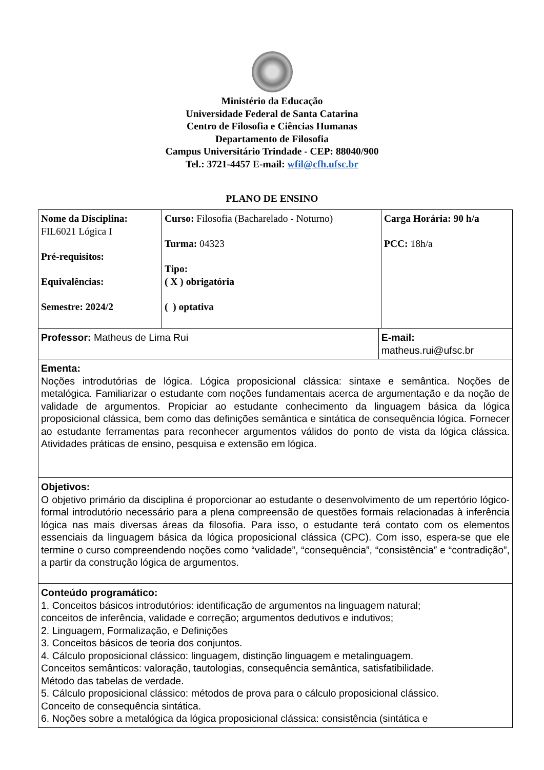Ministério da Educação
Universidade Federal de Santa Catarina
Centro de Filosofia e Ciências Humanas
Departamento de Filosofia
Campus Universitário Trindade - CEP: 88040/900
Tel.: 3721-4457 E-mail: wfil@cfh.ufsc.br
PLANO DE ENSINO
| Nome da Disciplina: FIL6021 Lógica I Pré-requisitos: Equivalências: Semestre: 2024/2 | Curso: Filosofia (Bacharelado - Noturno) Turma: 04323 Tipo: ( X ) obrigatória ( ) optativa | | Carga Horária: 90 h/a PCC: 18h/a |
| Professor: Matheus de Lima Rui | | E-mail: matheus.rui@ufsc.br | |
| Ementa: Noções introdutórias de lógica. Lógica proposicional clássica: sintaxe e semântica. Noções de metalógica. Familiarizar o estudante com noções fundamentais acerca de argumentação e da noção de validade de argumentos. Propiciar ao estudante conhecimento da linguagem básica da lógica proposicional clássica, bem como das definições semântica e sintática de consequência lógica. Fornecer ao estudante ferramentas para reconhecer argumentos válidos do ponto de vista da lógica clássica. Atividades práticas de ensino, pesquisa e extensão em lógica. | | | |
| Objetivos: O objetivo primário da disciplina é proporcionar ao estudante o desenvolvimento de um repertório lógico-formal introdutório necessário para a plena compreensão de questões formais relacionadas à inferência lógica nas mais diversas áreas da filosofia. Para isso, o estudante terá contato com os elementos essenciais da linguagem básica da lógica proposicional clássica (CPC). Com isso, espera-se que ele termine o curso compreendendo noções como “validade”, “consequência”, “consistência” e “contradição”, a partir da construção lógica de argumentos. | | | |
| Conteúdo programático: 1. Conceitos básicos introdutórios: identificação de argumentos na linguagem natural; conceitos de inferência, validade e correção; argumentos dedutivos e indutivos; 2. Linguagem, Formalização, e Definições 3. Conceitos básicos de teoria dos conjuntos. 4. Cálculo proposicional clássico: linguagem, distinção linguagem e metalinguagem. Conceitos semânticos: valoração, tautologias, consequência semântica, satisfatibilidade. Método das tabelas de verdade. 5. Cálculo proposicional clássico: métodos de prova para o cálculo proposicional clássico. Conceito de consequência sintática. 6. Noções sobre a metalógica da lógica proposicional clássica: consistência (sintática e | | | |